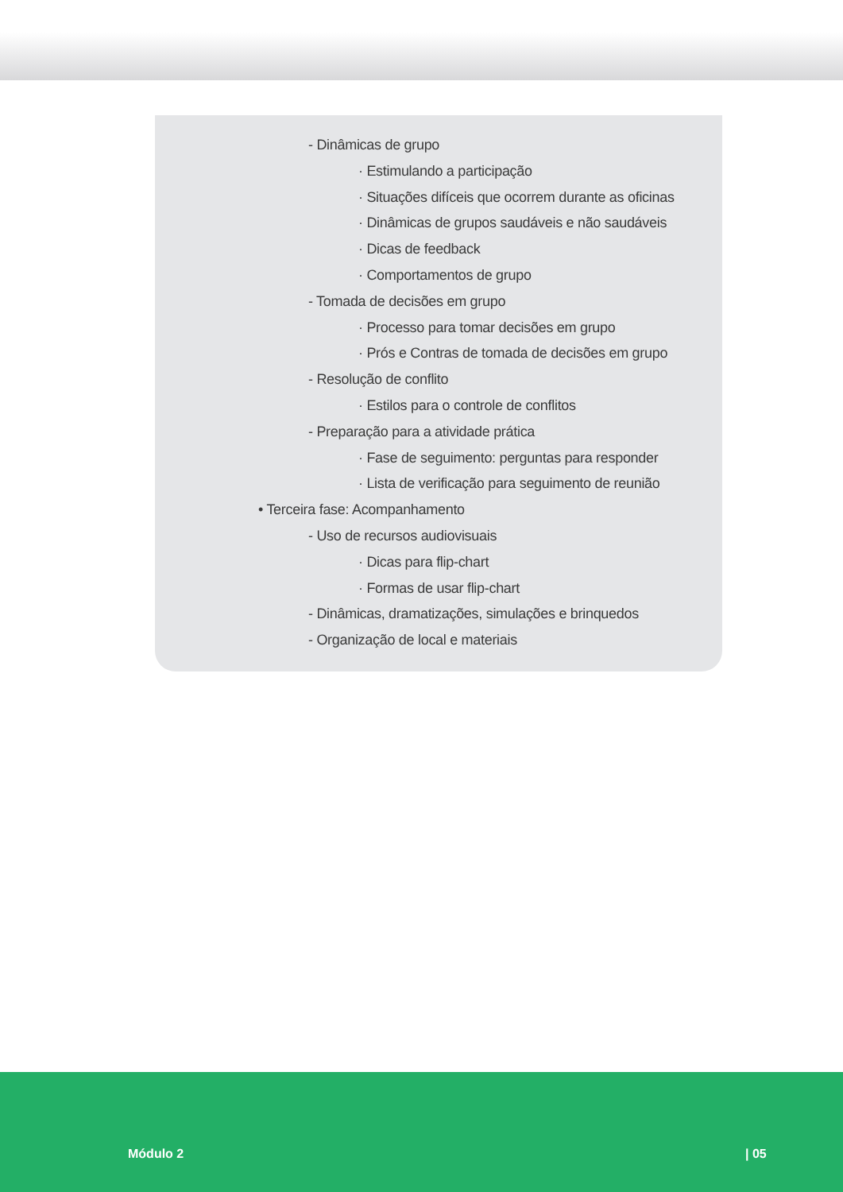- Dinâmicas de grupo
· Estimulando a participação
· Situações difíceis que ocorrem durante as oficinas
· Dinâmicas de grupos saudáveis e não saudáveis
· Dicas de feedback
· Comportamentos de grupo
- Tomada de decisões em grupo
· Processo para tomar decisões em grupo
· Prós e Contras de tomada de decisões em grupo
- Resolução de conflito
· Estilos para o controle de conflitos
- Preparação para a atividade prática
· Fase de seguimento: perguntas para responder
· Lista de verificação para seguimento de reunião
• Terceira fase: Acompanhamento
- Uso de recursos audiovisuais
· Dicas para flip-chart
· Formas de usar flip-chart
- Dinâmicas, dramatizações, simulações e brinquedos
- Organização de local e materiais
Módulo 2 | 05